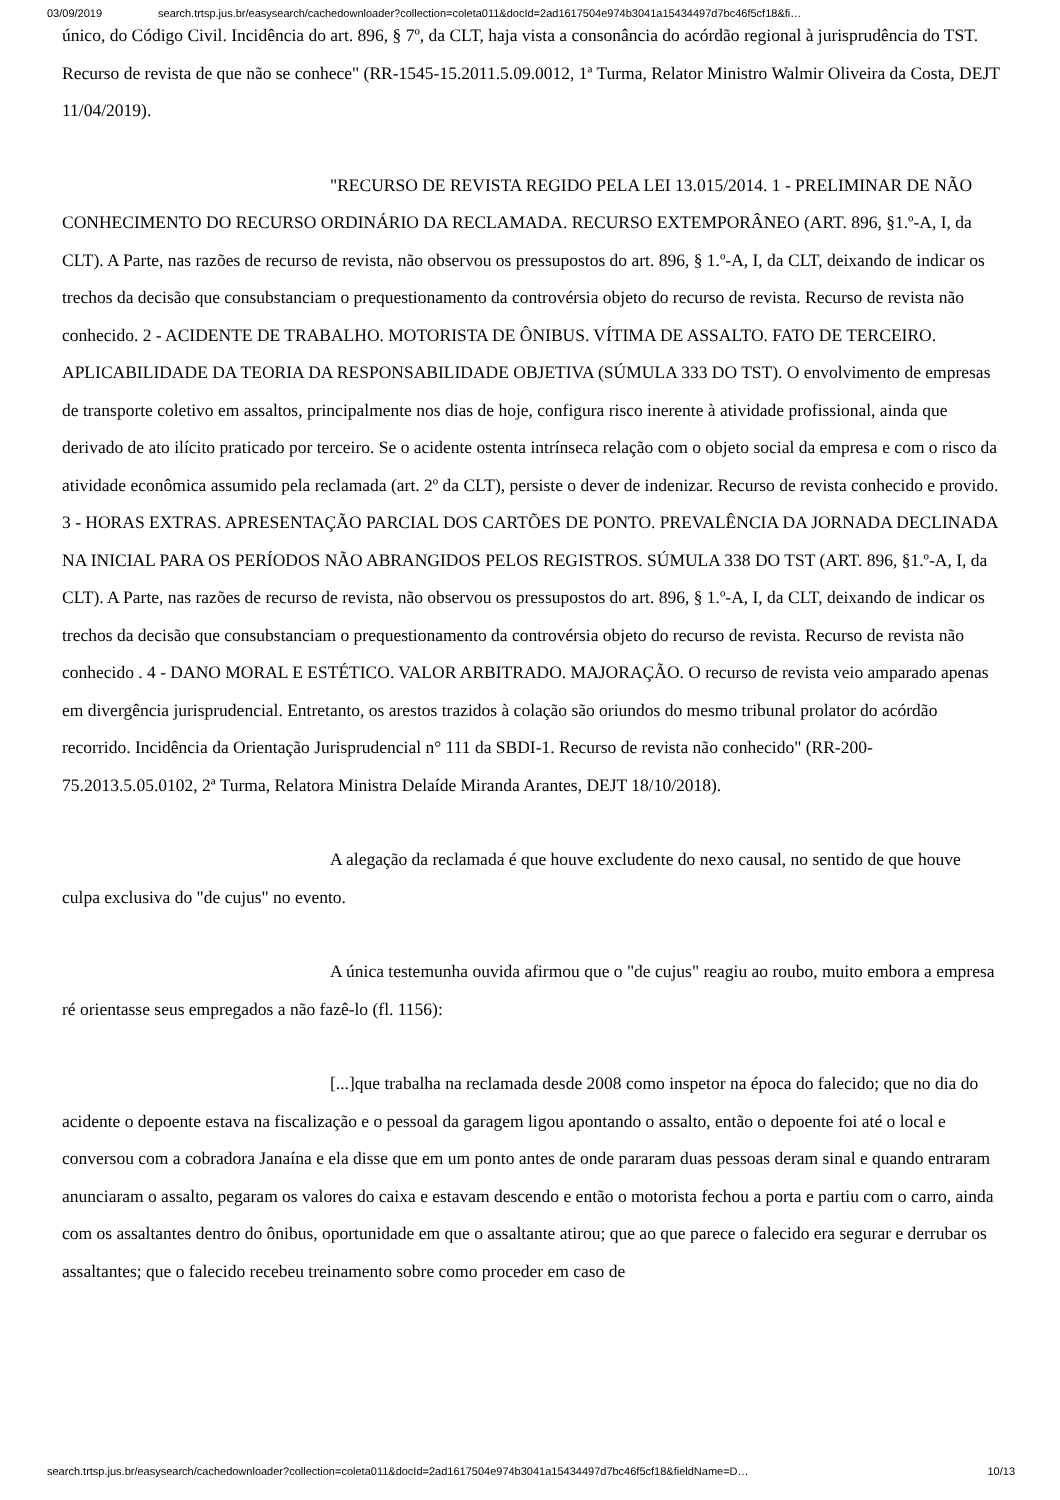03/09/2019 search.trtsp.jus.br/easysearch/cachedownloader?collection=coleta011&docId=2ad1617504e974b3041a15434497d7bc46f5cf18&fi…
único, do Código Civil. Incidência do art. 896, § 7º, da CLT, haja vista a consonância do acórdão regional à jurisprudência do TST. Recurso de revista de que não se conhece" (RR-1545-15.2011.5.09.0012, 1ª Turma, Relator Ministro Walmir Oliveira da Costa, DEJT 11/04/2019).
"RECURSO DE REVISTA REGIDO PELA LEI 13.015/2014. 1 - PRELIMINAR DE NÃO CONHECIMENTO DO RECURSO ORDINÁRIO DA RECLAMADA. RECURSO EXTEMPORÂNEO (ART. 896, §1.º-A, I, da CLT). A Parte, nas razões de recurso de revista, não observou os pressupostos do art. 896, § 1.º-A, I, da CLT, deixando de indicar os trechos da decisão que consubstanciam o prequestionamento da controvérsia objeto do recurso de revista. Recurso de revista não conhecido. 2 - ACIDENTE DE TRABALHO. MOTORISTA DE ÔNIBUS. VÍTIMA DE ASSALTO. FATO DE TERCEIRO. APLICABILIDADE DA TEORIA DA RESPONSABILIDADE OBJETIVA (SÚMULA 333 DO TST). O envolvimento de empresas de transporte coletivo em assaltos, principalmente nos dias de hoje, configura risco inerente à atividade profissional, ainda que derivado de ato ilícito praticado por terceiro. Se o acidente ostenta intrínseca relação com o objeto social da empresa e com o risco da atividade econômica assumido pela reclamada (art. 2º da CLT), persiste o dever de indenizar. Recurso de revista conhecido e provido. 3 - HORAS EXTRAS. APRESENTAÇÃO PARCIAL DOS CARTÕES DE PONTO. PREVALÊNCIA DA JORNADA DECLINADA NA INICIAL PARA OS PERÍODOS NÃO ABRANGIDOS PELOS REGISTROS. SÚMULA 338 DO TST (ART. 896, §1.º-A, I, da CLT). A Parte, nas razões de recurso de revista, não observou os pressupostos do art. 896, § 1.º-A, I, da CLT, deixando de indicar os trechos da decisão que consubstanciam o prequestionamento da controvérsia objeto do recurso de revista. Recurso de revista não conhecido . 4 - DANO MORAL E ESTÉTICO. VALOR ARBITRADO. MAJORAÇÃO. O recurso de revista veio amparado apenas em divergência jurisprudencial. Entretanto, os arestos trazidos à colação são oriundos do mesmo tribunal prolator do acórdão recorrido. Incidência da Orientação Jurisprudencial n° 111 da SBDI-1. Recurso de revista não conhecido" (RR-200-75.2013.5.05.0102, 2ª Turma, Relatora Ministra Delaíde Miranda Arantes, DEJT 18/10/2018).
A alegação da reclamada é que houve excludente do nexo causal, no sentido de que houve culpa exclusiva do "de cujus" no evento.
A única testemunha ouvida afirmou que o "de cujus" reagiu ao roubo, muito embora a empresa ré orientasse seus empregados a não fazê-lo (fl. 1156):
[...]que trabalha na reclamada desde 2008 como inspetor na época do falecido; que no dia do acidente o depoente estava na fiscalização e o pessoal da garagem ligou apontando o assalto, então o depoente foi até o local e conversou com a cobradora Janaína e ela disse que em um ponto antes de onde pararam duas pessoas deram sinal e quando entraram anunciaram o assalto, pegaram os valores do caixa e estavam descendo e então o motorista fechou a porta e partiu com o carro, ainda com os assaltantes dentro do ônibus, oportunidade em que o assaltante atirou; que ao que parece o falecido era segurar e derrubar os assaltantes; que o falecido recebeu treinamento sobre como proceder em caso de
search.trtsp.jus.br/easysearch/cachedownloader?collection=coleta011&docId=2ad1617504e974b3041a15434497d7bc46f5cf18&fieldName=D… 10/13